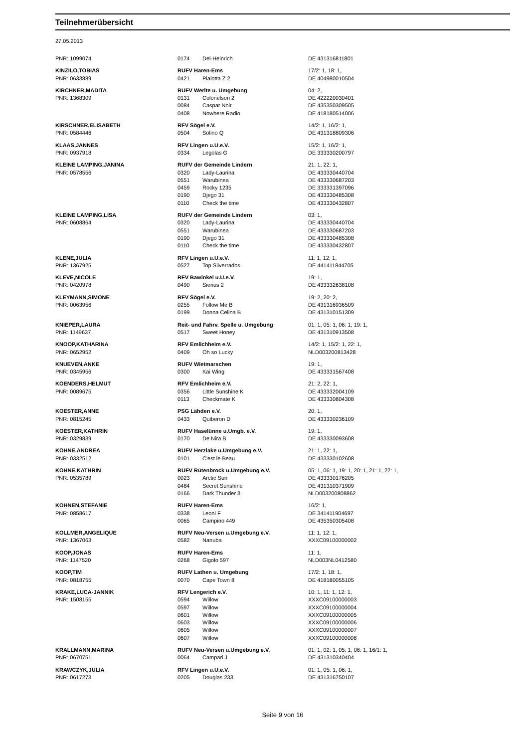Teilnehmerübersicht
27.05.2013
| PNR: 1099074 | 0174 | Del-Heinrich | DE 431316811801 |
| KINZILO,TOBIAS | RUFV Haren-Ems | | 17/2: 1, 18: 1, |
| PNR: 0633889 | 0421 | Pialotta Z 2 | DE 404980010504 |
| KIRCHNER,MADITA | RUFV Werlte u. Umgebung | | 04: 2, |
| PNR: 1368309 | 0131 | Colonelson 2 | DE 422220030401 |
| | 0084 | Caspar Noir | DE 435350309505 |
| | 0408 | Nowhere Radio | DE 418180514006 |
| KIRSCHNER,ELISABETH | RFV Sögel e.V. | | 14/2: 1, 16/2: 1, |
| PNR: 0584446 | 0504 | Solino Q | DE 431318809306 |
| KLAAS,JANNES | RFV Lingen u.U.e.V. | | 15/2: 1, 16/2: 1, |
| PNR: 0937918 | 0334 | Legolas G | DE 333330200797 |
| KLEINE LAMPING,JANINA | RUFV der Gemeinde Lindern | | 21: 1, 22: 1, |
| PNR: 0578556 | 0320 | Lady-Laurina | DE 433330440704 |
| | 0551 | Warubinea | DE 433330687203 |
| | 0459 | Rocky 1235 | DE 333331397096 |
| | 0190 | Djego 31 | DE 433330485308 |
| | 0110 | Check the time | DE 433330432807 |
| KLEINE LAMPING,LISA | RUFV der Gemeinde Lindern | | 03: 1, |
| PNR: 0608864 | 0320 | Lady-Laurina | DE 433330440704 |
| | 0551 | Warubinea | DE 433330687203 |
| | 0190 | Djego 31 | DE 433330485308 |
| | 0110 | Check the time | DE 433330432807 |
| KLENE,JULIA | RFV Lingen u.U.e.V. | | 11: 1, 12: 1, |
| PNR: 1367925 | 0527 | Top Silverrados | DE 441411844705 |
| KLEVE,NICOLE | RFV Bawinkel u.U.e.V. | | 19: 1, |
| PNR: 0420978 | 0490 | Sierius 2 | DE 433332638108 |
| KLEYMANN,SIMONE | RFV Sögel e.V. | | 19: 2, 20: 2, |
| PNR: 0063956 | 0255 | Follow Me B | DE 431316936509 |
| | 0199 | Donna Celina B | DE 431310151309 |
| KNIEPER,LAURA | Reit- und Fahrv. Spelle u. Umgebung | | 01: 1, 05: 1, 06: 1, 19: 1, |
| PNR: 1149637 | 0517 | Sweet Honey | DE 431310913508 |
| KNOOP,KATHARINA | RFV Emlichheim e.V. | | 14/2: 1, 15/2: 1, 22: 1, |
| PNR: 0652952 | 0409 | Oh so Lucky | NLD003200813428 |
| KNUEVEN,ANKE | RUFV Wietmarschen | | 19: 1, |
| PNR: 0345956 | 0300 | Kai Wing | DE 433331567408 |
| KOENDERS,HELMUT | RFV Emlichheim e.V. | | 21: 2, 22: 1, |
| PNR: 0089675 | 0356 | Little Sunshine K | DE 433332004109 |
| | 0113 | Checkmate K | DE 433330804308 |
| KOESTER,ANNE | PSG Lähden e.V. | | 20: 1, |
| PNR: 0815245 | 0433 | Quiberon D | DE 433330236109 |
| KOESTER,KATHRIN | RUFV Haselünne u.Umgb. e.V. | | 19: 1, |
| PNR: 0329839 | 0170 | De Nira B | DE 433330093608 |
| KOHNE,ANDREA | RUFV Herzlake u.Umgebung e.V. | | 21: 1, 22: 1, |
| PNR: 0332512 | 0101 | C'est le Beau | DE 433330102608 |
| KOHNE,KATHRIN | RUFV Rütenbrock u.Umgebung e.V. | | 05: 1, 06: 1, 19: 1, 20: 1, 21: 1, 22: 1, |
| PNR: 0535789 | 0023 | Arctic Sun | DE 433330176205 |
| | 0484 | Secret Sunshine | DE 431310371909 |
| | 0166 | Dark Thunder 3 | NLD003200808862 |
| KOHNEN,STEFANIE | RUFV Haren-Ems | | 16/2: 1, |
| PNR: 0858617 | 0338 | Leoni F | DE 341411904697 |
| | 0065 | Campino 449 | DE 435350305408 |
| KOLLMER,ANGELIQUE | RUFV Neu-Versen u.Umgebung e.V. | | 11: 1, 12: 1, |
| PNR: 1367063 | 0582 | Nanuba | XXXC09100000002 |
| KOOP,JONAS | RUFV Haren-Ems | | 11: 1, |
| PNR: 1147520 | 0268 | Gigolo 597 | NLD003NL0412580 |
| KOOP,TIM | RUFV Lathen u. Umgebung | | 17/2: 1, 18: 1, |
| PNR: 0818755 | 0070 | Cape Town 8 | DE 418180055105 |
| KRAKE,LUCA-JANNIK | RFV Lengerich e.V. | | 10: 1, 11: 1, 12: 1, |
| PNR: 1508155 | 0594 | Willow | XXXC09100000003 |
| | 0597 | Willow | XXXC09100000004 |
| | 0601 | Willow | XXXC09100000005 |
| | 0603 | Willow | XXXC09100000006 |
| | 0605 | Willow | XXXC09100000007 |
| | 0607 | Willow | XXXC09100000008 |
| KRALLMANN,MARINA | RUFV Neu-Versen u.Umgebung e.V. | | 01: 1, 02: 1, 05: 1, 06: 1, 16/1: 1, |
| PNR: 0670751 | 0064 | Campari J | DE 431310340404 |
| KRAWCZYK,JULIA | RFV Lingen u.U.e.V. | | 01: 1, 05: 1, 06: 1, |
| PNR: 0617273 | 0205 | Douglas 233 | DE 431316750107 |
Seite 9 von 16